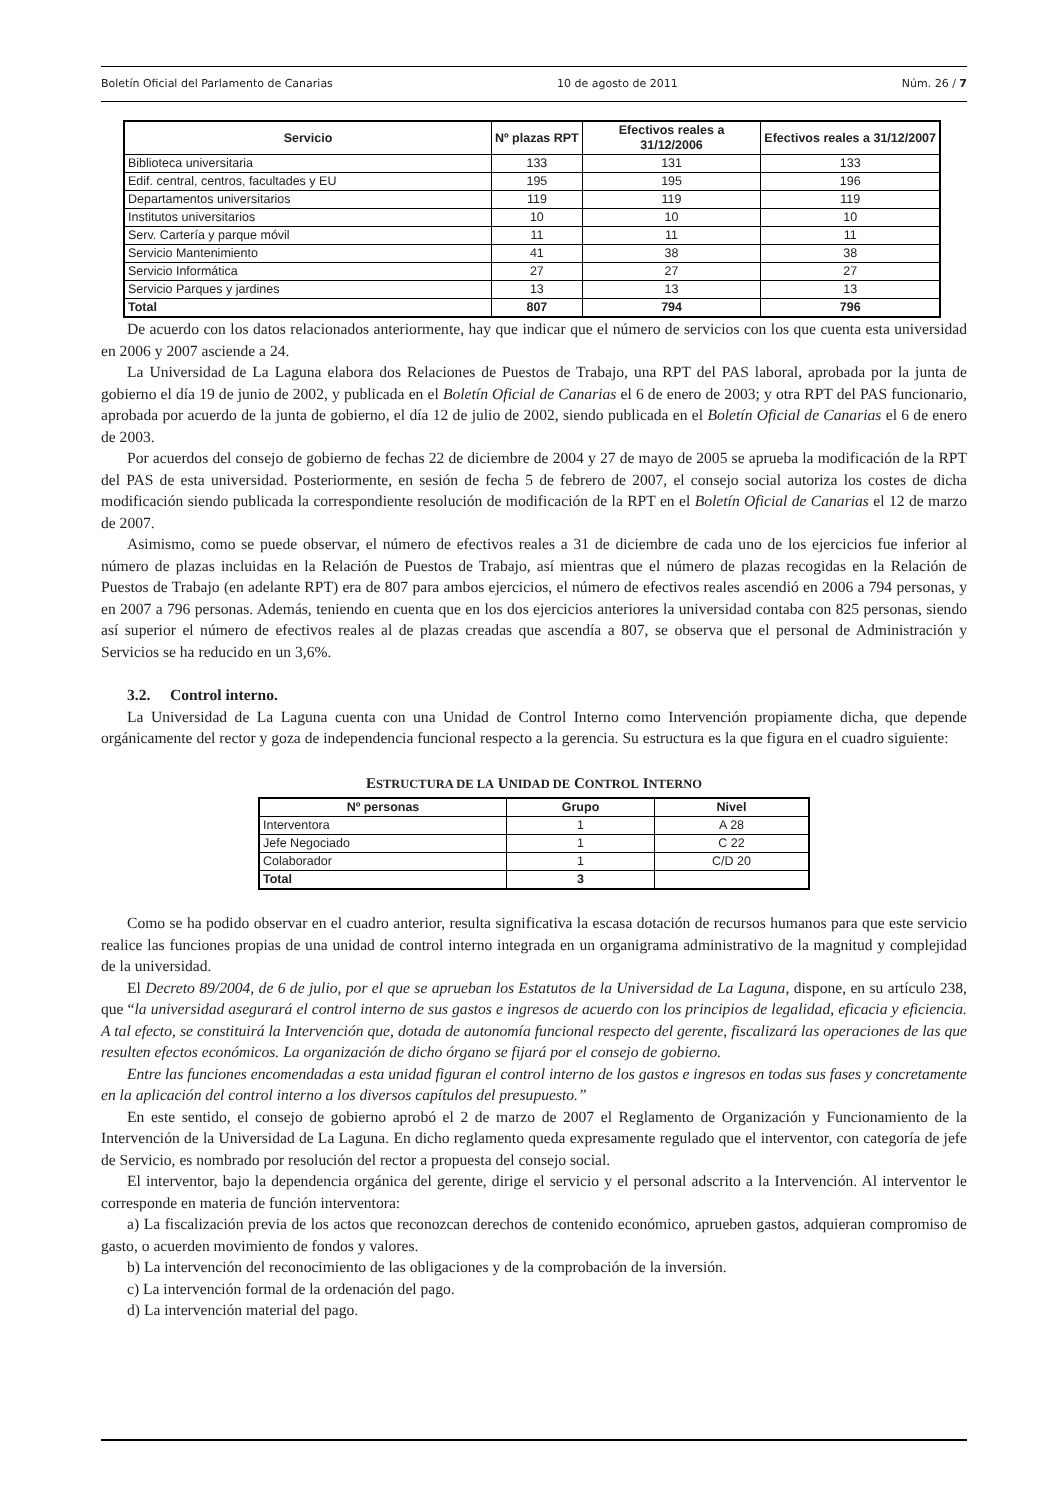Boletín Oficial del Parlamento de Canarias 10 de agosto de 2011 Núm. 26 / 7
| Servicio | Nº plazas RPT | Efectivos reales a 31/12/2006 | Efectivos reales a 31/12/2007 |
| --- | --- | --- | --- |
| Biblioteca universitaria | 133 | 131 | 133 |
| Edif. central, centros, facultades y EU | 195 | 195 | 196 |
| Departamentos universitarios | 119 | 119 | 119 |
| Institutos universitarios | 10 | 10 | 10 |
| Serv. Cartería y parque móvil | 11 | 11 | 11 |
| Servicio Mantenimiento | 41 | 38 | 38 |
| Servicio Informática | 27 | 27 | 27 |
| Servicio Parques y jardines | 13 | 13 | 13 |
| Total | 807 | 794 | 796 |
De acuerdo con los datos relacionados anteriormente, hay que indicar que el número de servicios con los que cuenta esta universidad en 2006 y 2007 asciende a 24.
La Universidad de La Laguna elabora dos Relaciones de Puestos de Trabajo, una RPT del PAS laboral, aprobada por la junta de gobierno el día 19 de junio de 2002, y publicada en el Boletín Oficial de Canarias el 6 de enero de 2003; y otra RPT del PAS funcionario, aprobada por acuerdo de la junta de gobierno, el día 12 de julio de 2002, siendo publicada en el Boletín Oficial de Canarias el 6 de enero de 2003.
Por acuerdos del consejo de gobierno de fechas 22 de diciembre de 2004 y 27 de mayo de 2005 se aprueba la modificación de la RPT del PAS de esta universidad. Posteriormente, en sesión de fecha 5 de febrero de 2007, el consejo social autoriza los costes de dicha modificación siendo publicada la correspondiente resolución de modificación de la RPT en el Boletín Oficial de Canarias el 12 de marzo de 2007.
Asimismo, como se puede observar, el número de efectivos reales a 31 de diciembre de cada uno de los ejercicios fue inferior al número de plazas incluidas en la Relación de Puestos de Trabajo, así mientras que el número de plazas recogidas en la Relación de Puestos de Trabajo (en adelante RPT) era de 807 para ambos ejercicios, el número de efectivos reales ascendió en 2006 a 794 personas, y en 2007 a 796 personas. Además, teniendo en cuenta que en los dos ejercicios anteriores la universidad contaba con 825 personas, siendo así superior el número de efectivos reales al de plazas creadas que ascendía a 807, se observa que el personal de Administración y Servicios se ha reducido en un 3,6%.
3.2. Control interno.
La Universidad de La Laguna cuenta con una Unidad de Control Interno como Intervención propiamente dicha, que depende orgánicamente del rector y goza de independencia funcional respecto a la gerencia. Su estructura es la que figura en el cuadro siguiente:
ESTRUCTURA DE LA UNIDAD DE CONTROL INTERNO
| Nº personas | Grupo | Nivel |
| --- | --- | --- |
| Interventora | 1 | A 28 |
| Jefe Negociado | 1 | C 22 |
| Colaborador | 1 | C/D 20 |
| Total | 3 | |
Como se ha podido observar en el cuadro anterior, resulta significativa la escasa dotación de recursos humanos para que este servicio realice las funciones propias de una unidad de control interno integrada en un organigrama administrativo de la magnitud y complejidad de la universidad.
El Decreto 89/2004, de 6 de julio, por el que se aprueban los Estatutos de la Universidad de La Laguna, dispone, en su artículo 238, que “la universidad asegurará el control interno de sus gastos e ingresos de acuerdo con los principios de legalidad, eficacia y eficiencia. A tal efecto, se constituirá la Intervención que, dotada de autonomía funcional respecto del gerente, fiscalizará las operaciones de las que resulten efectos económicos. La organización de dicho órgano se fijará por el consejo de gobierno.
Entre las funciones encomendadas a esta unidad figuran el control interno de los gastos e ingresos en todas sus fases y concretamente en la aplicación del control interno a los diversos capítulos del presupuesto.”
En este sentido, el consejo de gobierno aprobó el 2 de marzo de 2007 el Reglamento de Organización y Funcionamiento de la Intervención de la Universidad de La Laguna. En dicho reglamento queda expresamente regulado que el interventor, con categoría de jefe de Servicio, es nombrado por resolución del rector a propuesta del consejo social.
El interventor, bajo la dependencia orgánica del gerente, dirige el servicio y el personal adscrito a la Intervención. Al interventor le corresponde en materia de función interventora:
a) La fiscalización previa de los actos que reconozcan derechos de contenido económico, aprueben gastos, adquieran compromiso de gasto, o acuerden movimiento de fondos y valores.
b) La intervención del reconocimiento de las obligaciones y de la comprobación de la inversión.
c) La intervención formal de la ordenación del pago.
d) La intervención material del pago.